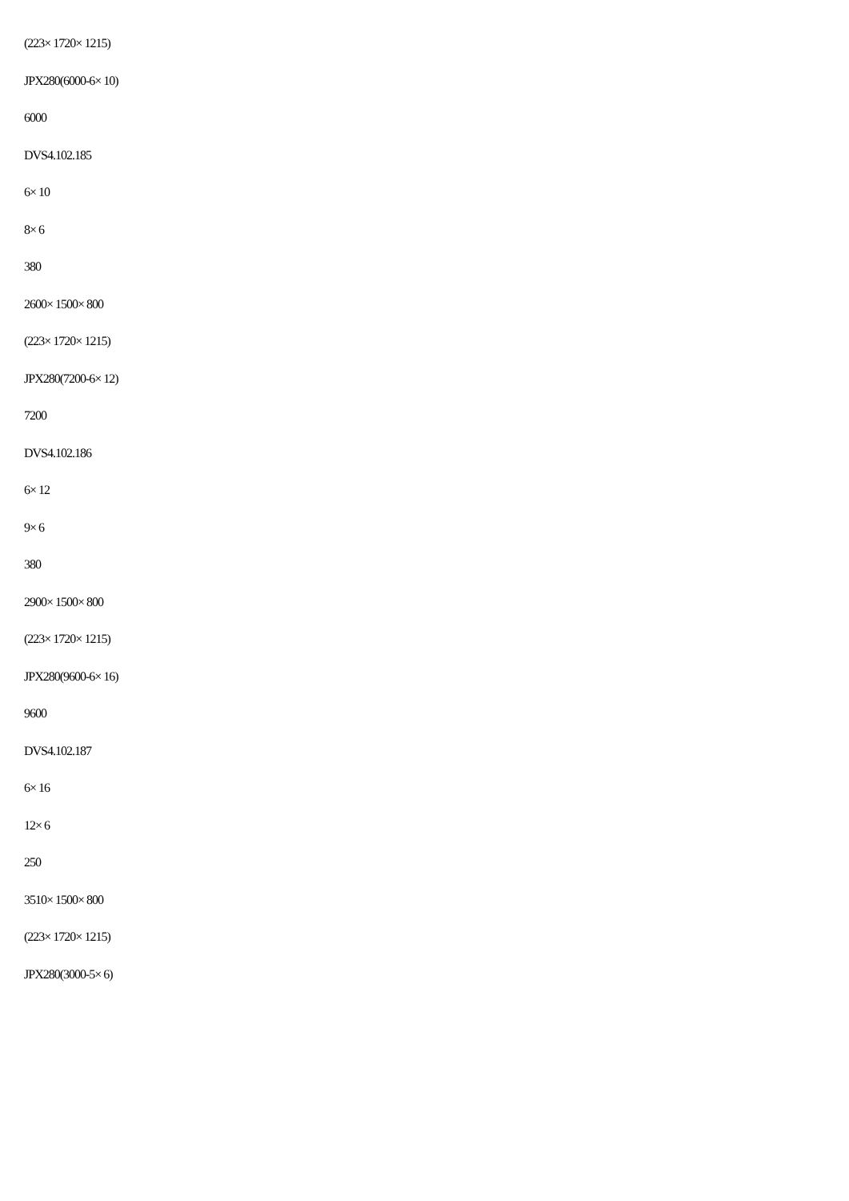(223× 1720× 1215)
JPX280(6000-6× 10)
6000
DVS4.102.185
6× 10
8× 6
380
2600× 1500× 800
(223× 1720× 1215)
JPX280(7200-6× 12)
7200
DVS4.102.186
6× 12
9× 6
380
2900× 1500× 800
(223× 1720× 1215)
JPX280(9600-6× 16)
9600
DVS4.102.187
6× 16
12× 6
250
3510× 1500× 800
(223× 1720× 1215)
JPX280(3000-5× 6)